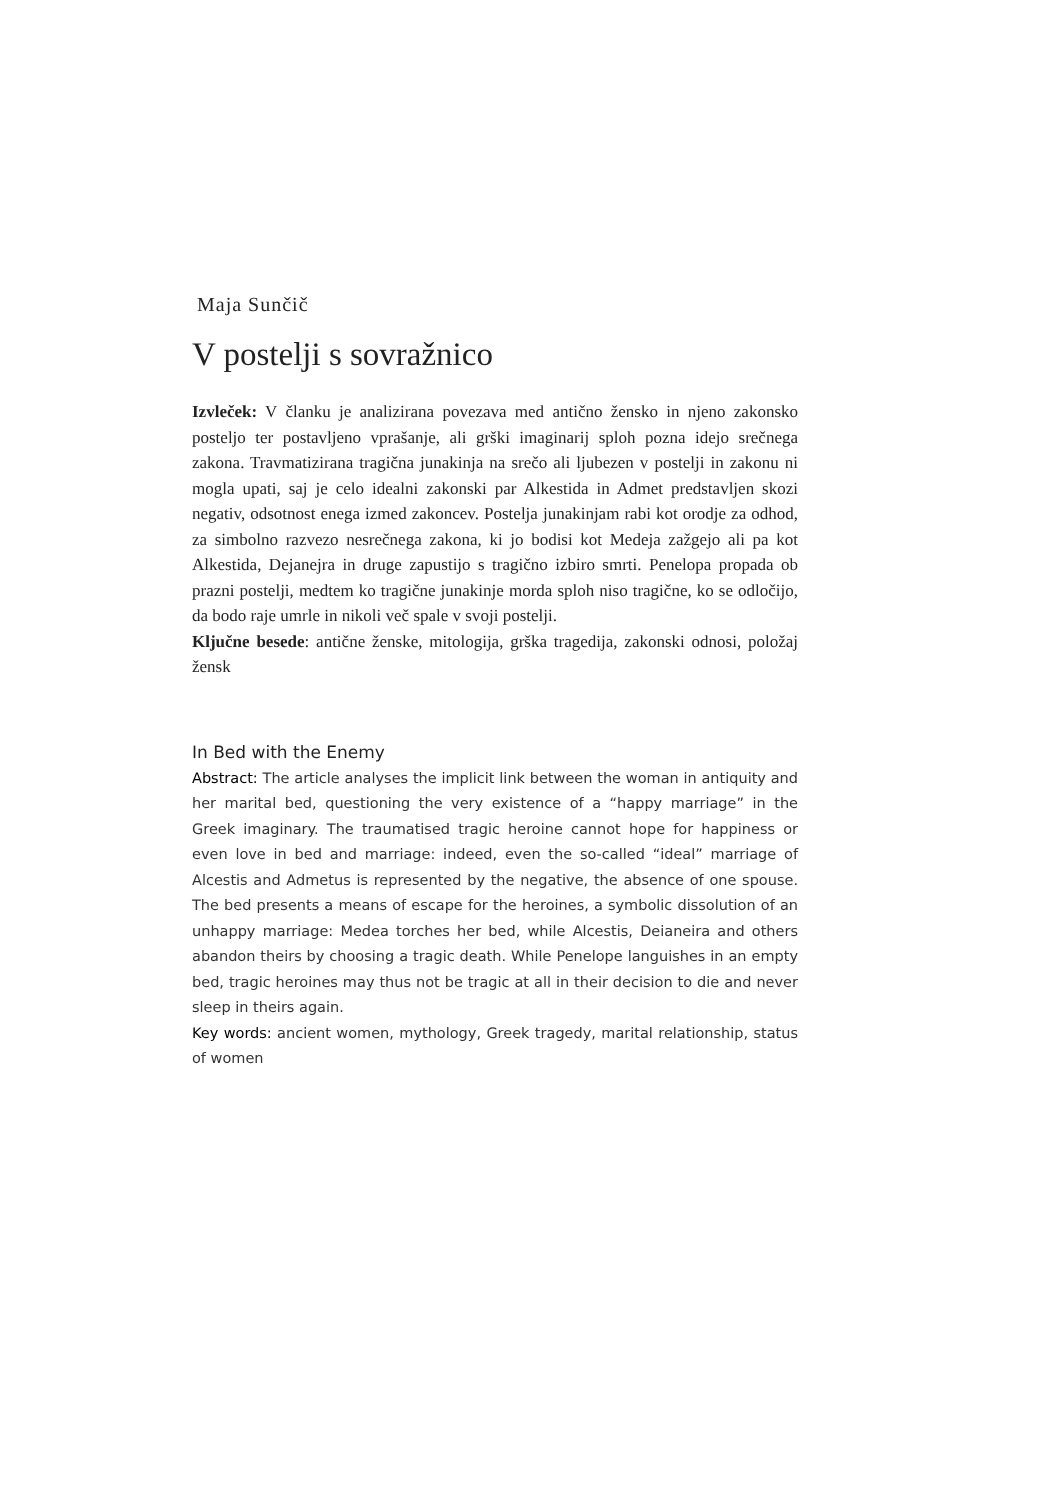Maja Sunčič
V postelji s sovražnico
Izvleček: V članku je analizirana povezava med antično žensko in njeno zakonsko posteljo ter postavljeno vprašanje, ali grški imaginarij sploh pozna idejo srečnega zakona. Travmatizirana tragična junakinja na srečo ali ljubezen v postelji in zakonu ni mogla upati, saj je celo idealni zakonski par Alkestida in Admet predstavljen skozi negativ, odsotnost enega izmed zakoncev. Postelja junakinjam rabi kot orodje za odhod, za simbolno razvezo nesrečnega zakona, ki jo bodisi kot Medeja zažgejo ali pa kot Alkestida, Dejanejra in druge zapustijo s tragično izbiro smrti. Penelopa propada ob prazni postelji, medtem ko tragične junakinje morda sploh niso tragične, ko se odločijo, da bodo raje umrle in nikoli več spale v svoji postelji.
Ključne besede: antične ženske, mitologija, grška tragedija, zakonski odnosi, položaj žensk
In Bed with the Enemy
Abstract: The article analyses the implicit link between the woman in antiquity and her marital bed, questioning the very existence of a “happy marriage” in the Greek imaginary. The traumatised tragic heroine cannot hope for happiness or even love in bed and marriage: indeed, even the so-called “ideal” marriage of Alcestis and Admetus is represented by the negative, the absence of one spouse. The bed presents a means of escape for the heroines, a symbolic dissolution of an unhappy marriage: Medea torches her bed, while Alcestis, Deianeira and others abandon theirs by choosing a tragic death. While Penelope languishes in an empty bed, tragic heroines may thus not be tragic at all in their decision to die and never sleep in theirs again.
Key words: ancient women, mythology, Greek tragedy, marital relationship, status of women